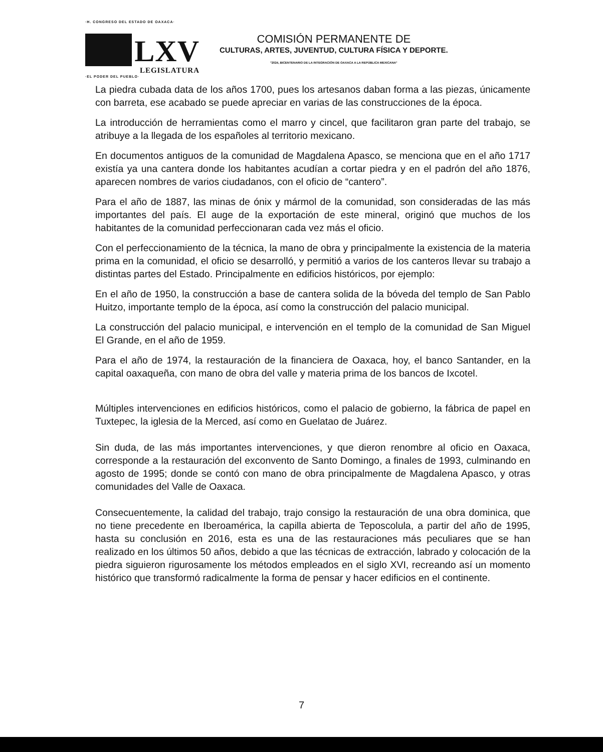·H. CONGRESO DEL ESTADO DE OAXACA·
LXV
LEGISLATURA
·EL PODER DEL PUEBLO·
COMISIÓN PERMANENTE DE
CULTURAS, ARTES, JUVENTUD, CULTURA FÍSICA Y DEPORTE.
"2024, BICENTENARIO DE LA INTEGRACIÓN DE OAXACA A LA REPÚBLICA MEXICANA"
La piedra cubada data de los años 1700, pues los artesanos daban forma a las piezas, únicamente con barreta, ese acabado se puede apreciar en varias de las construcciones de la época.
La introducción de herramientas como el marro y cincel, que facilitaron gran parte del trabajo, se atribuye a la llegada de los españoles al territorio mexicano.
En documentos antiguos de la comunidad de Magdalena Apasco, se menciona que en el año 1717 existía ya una cantera donde los habitantes acudían a cortar piedra y en el padrón del año 1876, aparecen nombres de varios ciudadanos, con el oficio de “cantero”.
Para el año de 1887, las minas de ónix y mármol de la comunidad, son consideradas de las más importantes del país. El auge de la exportación de este mineral, originó que muchos de los habitantes de la comunidad perfeccionaran cada vez más el oficio.
Con el perfeccionamiento de la técnica, la mano de obra y principalmente la existencia de la materia prima en la comunidad, el oficio se desarrolló, y permitió a varios de los canteros llevar su trabajo a distintas partes del Estado. Principalmente en edificios históricos, por ejemplo:
En el año de 1950, la construcción a base de cantera solida de la bóveda del templo de San Pablo Huitzo, importante templo de la época, así como la construcción del palacio municipal.
La construcción del palacio municipal, e intervención en el templo de la comunidad de San Miguel El Grande, en el año de 1959.
Para el año de 1974, la restauración de la financiera de Oaxaca, hoy, el banco Santander, en la capital oaxaqueña, con mano de obra del valle y materia prima de los bancos de Ixcotel.
Múltiples intervenciones en edificios históricos, como el palacio de gobierno, la fábrica de papel en Tuxtepec, la iglesia de la Merced, así como en Guelatao de Juárez.
Sin duda, de las más importantes intervenciones, y que dieron renombre al oficio en Oaxaca, corresponde a la restauración del exconvento de Santo Domingo, a finales de 1993, culminando en agosto de 1995; donde se contó con mano de obra principalmente de Magdalena Apasco, y otras comunidades del Valle de Oaxaca.
Consecuentemente, la calidad del trabajo, trajo consigo la restauración de una obra dominica, que no tiene precedente en Iberoamérica, la capilla abierta de Teposcolula, a partir del año de 1995, hasta su conclusión en 2016, esta es una de las restauraciones más peculiares que se han realizado en los últimos 50 años, debido a que las técnicas de extracción, labrado y colocación de la piedra siguieron rigurosamente los métodos empleados en el siglo XVI, recreando así un momento histórico que transformó radicalmente la forma de pensar y hacer edificios en el continente.
7